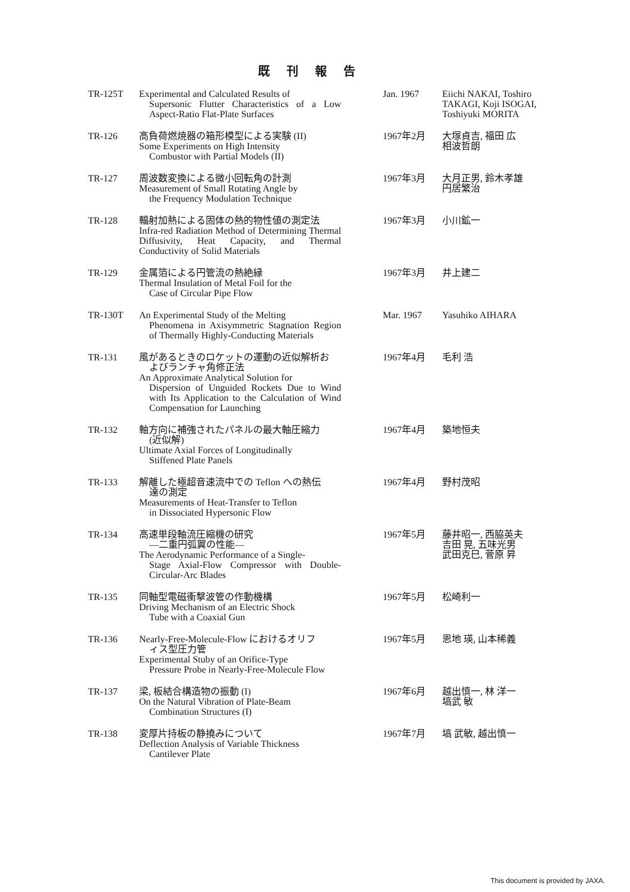既刊報告
| TR-125T | Experimental and Calculated Results of Supersonic Flutter Characteristics of a Low Aspect-Ratio Flat-Plate Surfaces | Jan. 1967 | Eiichi NAKAI, Toshiro TAKAGI, Koji ISOGAI, Toshiyuki MORITA |
| TR-126 | 高負荷燃焼器の箱形模型による実験 (II) Some Experiments on High Intensity Combustor with Partial Models (II) | 1967年2月 | 大塚貞吉, 福田 広 相波哲朗 |
| TR-127 | 周波数変換による微小回転角の計測 Measurement of Small Rotating Angle by the Frequency Modulation Technique | 1967年3月 | 大月正男, 鈴木孝雄 円居繁治 |
| TR-128 | 輻射加熱による固体の熱的物性値の測定法 Infra-red Radiation Method of Determining Thermal Diffusivity, Heat Capacity, and Thermal Conductivity of Solid Materials | 1967年3月 | 小川鉱一 |
| TR-129 | 金属箔による円管流の熱絶縁 Thermal Insulation of Metal Foil for the Case of Circular Pipe Flow | 1967年3月 | 井上建二 |
| TR-130T | An Experimental Study of the Melting Phenomena in Axisymmetric Stagnation Region of Thermally Highly-Conducting Materials | Mar. 1967 | Yasuhiko AIHARA |
| TR-131 | 風があるときのロケットの運動の近似解析お よびランチャ角修正法 An Approximate Analytical Solution for Dispersion of Unguided Rockets Due to Wind with Its Application to the Calculation of Wind Compensation for Launching | 1967年4月 | 毛利 浩 |
| TR-132 | 軸方向に補強されたパネルの最大軸圧縮力 (近似解) Ultimate Axial Forces of Longitudinally Stiffened Plate Panels | 1967年4月 | 築地恒夫 |
| TR-133 | 解離した極超音速流中での Teflon への熱伝 達の測定 Measurements of Heat-Transfer to Teflon in Dissociated Hypersonic Flow | 1967年4月 | 野村茂昭 |
| TR-134 | 高速単段軸流圧縮機の研究 —二重円弧翼の性能— The Aerodynamic Performance of a Single- Stage Axial-Flow Compressor with Double-Circular-Arc Blades | 1967年5月 | 藤井昭一, 西脇英夫 吉田 晃, 五味光男 武田克巳, 菅原 昇 |
| TR-135 | 同軸型電磁衝撃波管の作動機構 Driving Mechanism of an Electric Shock Tube with a Coaxial Gun | 1967年5月 | 松崎利一 |
| TR-136 | Nearly-Free-Molecule-Flow におけるオリフ ィス型圧力管 Experimental Stuby of an Orifice-Type Pressure Probe in Nearly-Free-Molecule Flow | 1967年5月 | 恩地 瑛, 山本稀義 |
| TR-137 | 梁, 板結合構造物の振動 (I) On the Natural Vibration of Plate-Beam Combination Structures (I) | 1967年6月 | 越出慎一, 林 洋一 塙武 敏 |
| TR-138 | 変厚片持板の静撓みについて Deflection Analysis of Variable Thickness Cantilever Plate | 1967年7月 | 塙 武敏, 越出慎一 |
This document is provided by JAXA.